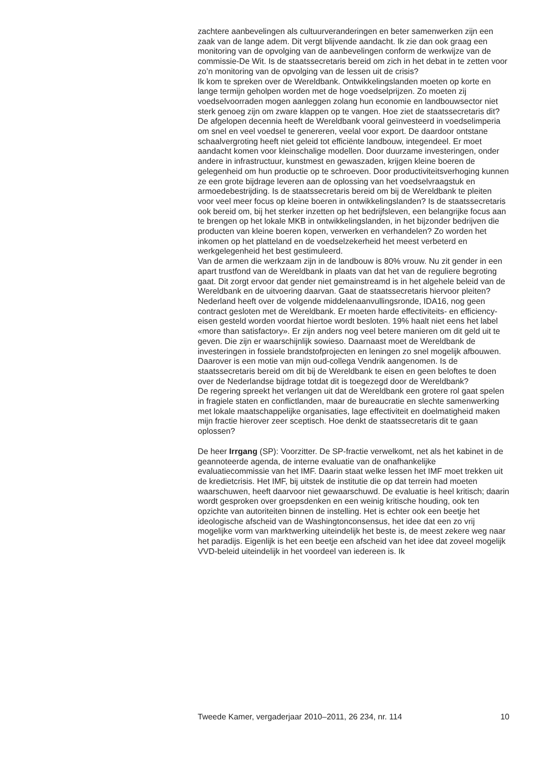zachtere aanbevelingen als cultuurveranderingen en beter samenwerken zijn een zaak van de lange adem. Dit vergt blijvende aandacht. Ik zie dan ook graag een monitoring van de opvolging van de aanbevelingen conform de werkwijze van de commissie-De Wit. Is de staatssecretaris bereid om zich in het debat in te zetten voor zo’n monitoring van de opvolging van de lessen uit de crisis?
Ik kom te spreken over de Wereldbank. Ontwikkelingslanden moeten op korte en lange termijn geholpen worden met de hoge voedselprijzen. Zo moeten zij voedselvoorraden mogen aanleggen zolang hun economie en landbouwsector niet sterk genoeg zijn om zware klappen op te vangen. Hoe ziet de staatssecretaris dit?
De afgelopen decennia heeft de Wereldbank vooral geïnvesteerd in voedselimperia om snel en veel voedsel te genereren, veelal voor export. De daardoor ontstane schaalvergroting heeft niet geleid tot efficiënte landbouw, integendeel. Er moet aandacht komen voor kleinschalige modellen. Door duurzame investeringen, onder andere in infrastructuur, kunstmest en gewaszaden, krijgen kleine boeren de gelegenheid om hun productie op te schroeven. Door productiviteitsverhoging kunnen ze een grote bijdrage leveren aan de oplossing van het voedselvraagstuk en armoedebestrijding. Is de staatssecretaris bereid om bij de Wereldbank te pleiten voor veel meer focus op kleine boeren in ontwikkelingslanden? Is de staatssecretaris ook bereid om, bij het sterker inzetten op het bedrijfsleven, een belangrijke focus aan te brengen op het lokale MKB in ontwikkelingslanden, in het bijzonder bedrijven die producten van kleine boeren kopen, verwerken en verhandelen? Zo worden het inkomen op het platteland en de voedselzekerheid het meest verbeterd en werkgelegenheid het best gestimuleerd.
Van de armen die werkzaam zijn in de landbouw is 80% vrouw. Nu zit gender in een apart trustfond van de Wereldbank in plaats van dat het van de reguliere begroting gaat. Dit zorgt ervoor dat gender niet gemainstreamd is in het algehele beleid van de Wereldbank en de uitvoering daarvan. Gaat de staatssecretaris hiervoor pleiten?
Nederland heeft over de volgende middelenaanvullingsronde, IDA16, nog geen contract gesloten met de Wereldbank. Er moeten harde effectiviteits- en efficiency-eisen gesteld worden voordat hiertoe wordt besloten. 19% haalt niet eens het label «more than satisfactory». Er zijn anders nog veel betere manieren om dit geld uit te geven. Die zijn er waarschijnlijk sowieso. Daarnaast moet de Wereldbank de investeringen in fossiele brandstofprojecten en leningen zo snel mogelijk afbouwen. Daarover is een motie van mijn oud-collega Vendrik aangenomen. Is de staatssecretaris bereid om dit bij de Wereldbank te eisen en geen beloftes te doen over de Nederlandse bijdrage totdat dit is toegezegd door de Wereldbank?
De regering spreekt het verlangen uit dat de Wereldbank een grotere rol gaat spelen in fragiele staten en conflictlanden, maar de bureaucratie en slechte samenwerking met lokale maatschappelijke organisaties, lage effectiviteit en doelmatigheid maken mijn fractie hierover zeer sceptisch. Hoe denkt de staatssecretaris dit te gaan oplossen?
De heer Irrgang (SP): Voorzitter. De SP-fractie verwelkomt, net als het kabinet in de geannoteerde agenda, de interne evaluatie van de onafhankelijke evaluatiecommissie van het IMF. Daarin staat welke lessen het IMF moet trekken uit de kredietcrisis. Het IMF, bij uitstek de institutie die op dat terrein had moeten waarschuwen, heeft daarvoor niet gewaarschuwd. De evaluatie is heel kritisch; daarin wordt gesproken over groepsdenken en een weinig kritische houding, ook ten opzichte van autoriteiten binnen de instelling. Het is echter ook een beetje het ideologische afscheid van de Washingtonconsensus, het idee dat een zo vrij mogelijke vorm van marktwerking uiteindelijk het beste is, de meest zekere weg naar het paradijs. Eigenlijk is het een beetje een afscheid van het idee dat zoveel mogelijk VVD-beleid uiteindelijk in het voordeel van iedereen is. Ik
Tweede Kamer, vergaderjaar 2010–2011, 26 234, nr. 114 10